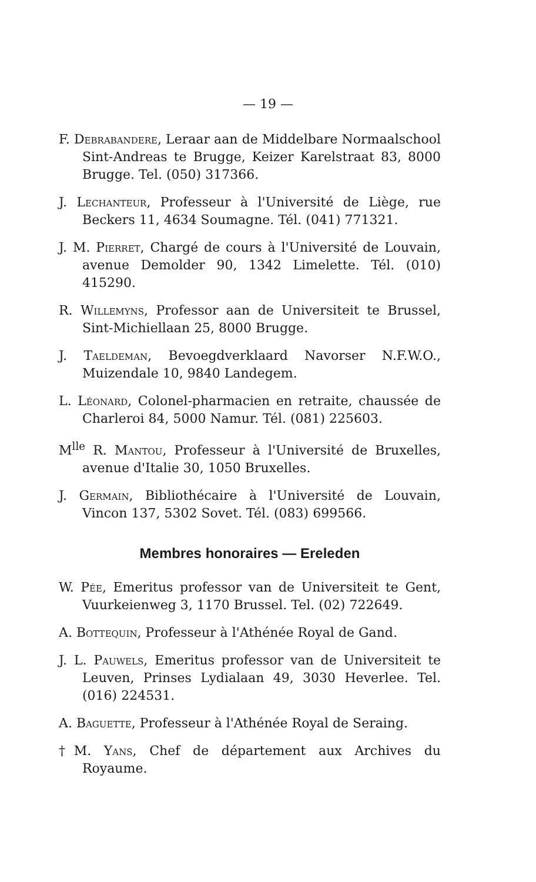— 19 —
F. Debrabandere, Leraar aan de Middelbare Normaalschool Sint-Andreas te Brugge, Keizer Karelstraat 83, 8000 Brugge. Tel. (050) 317366.
J. Lechanteur, Professeur à l'Université de Liège, rue Beckers 11, 4634 Soumagne. Tél. (041) 771321.
J. M. Pierret, Chargé de cours à l'Université de Louvain, avenue Demolder 90, 1342 Limelette. Tél. (010) 415290.
R. Willemyns, Professor aan de Universiteit te Brussel, Sint-Michiellaan 25, 8000 Brugge.
J. Taeldeman, Bevoegdverklaard Navorser N.F.W.O., Muizendale 10, 9840 Landegem.
L. Léonard, Colonel-pharmacien en retraite, chaussée de Charleroi 84, 5000 Namur. Tél. (081) 225603.
M<sup>lle</sup> R. Mantou, Professeur à l'Université de Bruxelles, avenue d'Italie 30, 1050 Bruxelles.
J. Germain, Bibliothécaire à l'Université de Louvain, Vincon 137, 5302 Sovet. Tél. (083) 699566.
Membres honoraires — Ereleden
W. Pée, Emeritus professor van de Universiteit te Gent, Vuurkeienweg 3, 1170 Brussel. Tel. (02) 722649.
A. Bottequin, Professeur à l'Athénée Royal de Gand.
J. L. Pauwels, Emeritus professor van de Universiteit te Leuven, Prinses Lydialaan 49, 3030 Heverlee. Tel. (016) 224531.
A. Baguette, Professeur à l'Athénée Royal de Seraing.
†M. Yans, Chef de département aux Archives du Royaume.